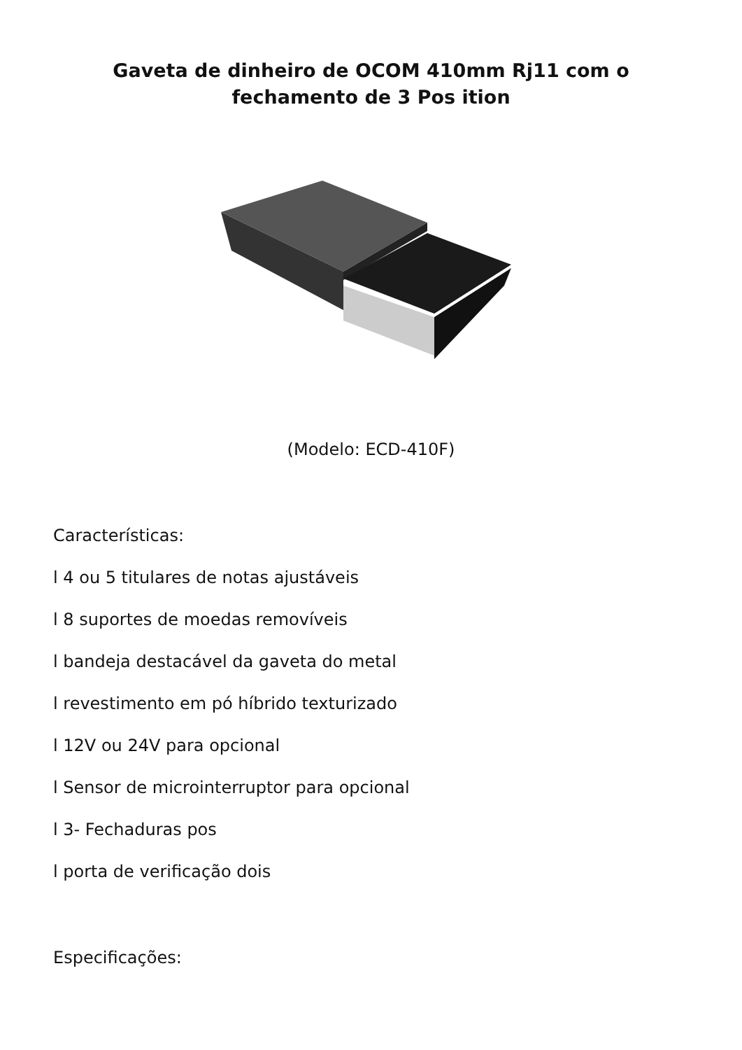Gaveta de dinheiro de OCOM 410mm Rj11 com o fechamento de 3 Pos ition
(Modelo: ECD-410F)
Características:
l 4 ou 5 titulares de notas ajustáveis
l 8 suportes de moedas removíveis
l bandeja destacável da gaveta do metal
l revestimento em pó híbrido texturizado
l 12V ou 24V para opcional
l Sensor de microinterruptor para opcional
l 3- Fechaduras pos
l porta de verificação dois
Especificações: